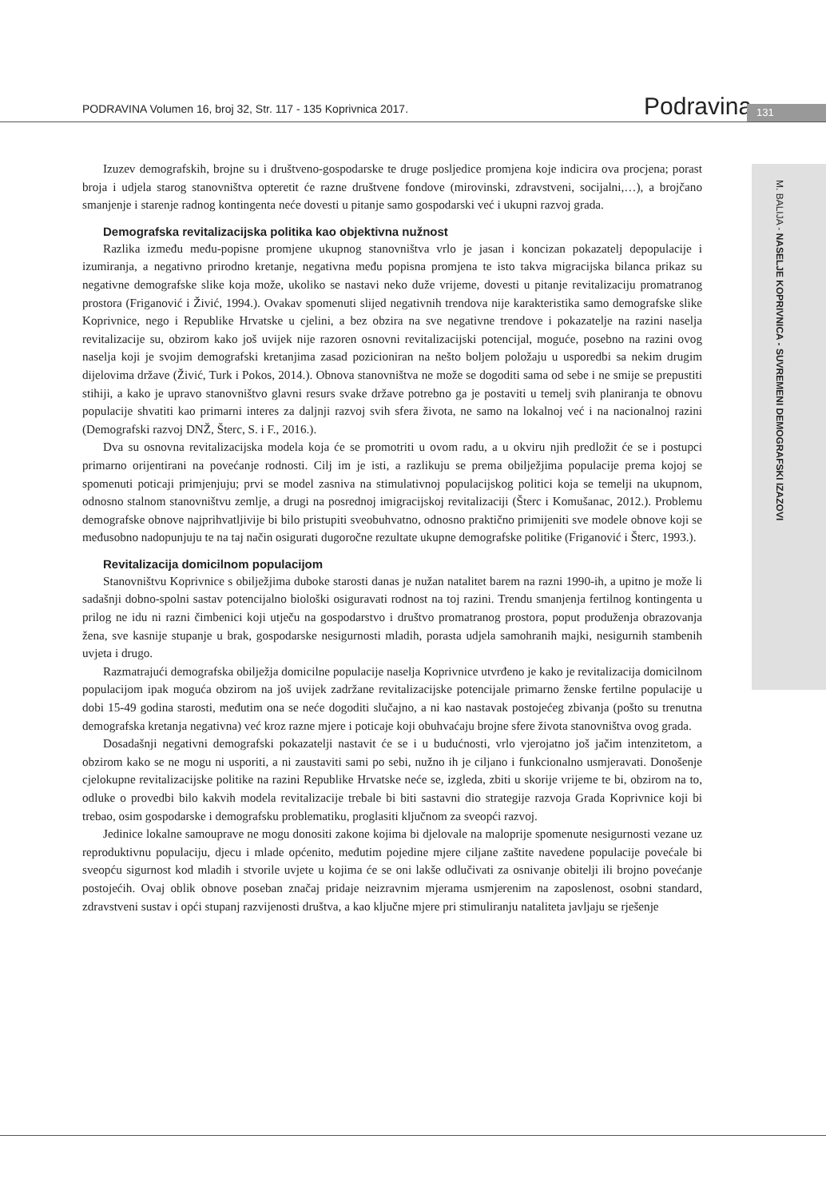PODRAVINA Volumen 16, broj 32, Str. 117 - 135 Koprivnica 2017. Podravina 131
M. BALIJA - NASELJE KOPRIVNICA - SUVREMENI DEMOGRAFSKI IZAZOVI
Izuzev demografskih, brojne su i društveno-gospodarske te druge posljedice promjena koje indicira ova procjena; porast broja i udjela starog stanovništva opteretit će razne društvene fondove (mirovinski, zdravstveni, socijalni,…), a brojčano smanjenje i starenje radnog kontingenta neće dovesti u pitanje samo gospodarski već i ukupni razvoj grada.
Demografska revitalizacijska politika kao objektivna nužnost
Razlika između među-popisne promjene ukupnog stanovništva vrlo je jasan i koncizan pokazatelj depopulacije i izumiranja, a negativno prirodno kretanje, negativna među popisna promjena te isto takva migracijska bilanca prikaz su negativne demografske slike koja može, ukoliko se nastavi neko duže vrijeme, dovesti u pitanje revitalizaciju promatranog prostora (Friganović i Živić, 1994.). Ovakav spomenuti slijed negativnih trendova nije karakteristika samo demografske slike Koprivnice, nego i Republike Hrvatske u cjelini, a bez obzira na sve negativne trendove i pokazatelje na razini naselja revitalizacije su, obzirom kako još uvijek nije razoren osnovni revitalizacijski potencijal, moguće, posebno na razini ovog naselja koji je svojim demografski kretanjima zasad pozicioniran na nešto boljem položaju u usporedbi sa nekim drugim dijelovima države (Živić, Turk i Pokos, 2014.). Obnova stanovništva ne može se dogoditi sama od sebe i ne smije se prepustiti stihiji, a kako je upravo stanovništvo glavni resurs svake države potrebno ga je postaviti u temelj svih planiranja te obnovu populacije shvatiti kao primarni interes za daljnji razvoj svih sfera života, ne samo na lokalnoj već i na nacionalnoj razini (Demografski razvoj DNŽ, Šterc, S. i F., 2016.).
Dva su osnovna revitalizacijska modela koja će se promotriti u ovom radu, a u okviru njih predložit će se i postupci primarno orijentirani na povećanje rodnosti. Cilj im je isti, a razlikuju se prema obilježjima populacije prema kojoj se spomenuti poticaji primjenjuju; prvi se model zasniva na stimulativnoj populacijskog politici koja se temelji na ukupnom, odnosno stalnom stanovništvu zemlje, a drugi na posrednoj imigracijskoj revitalizaciji (Šterc i Komušanac, 2012.). Problemu demografske obnove najprihvatljivije bi bilo pristupiti sveobuhvatno, odnosno praktično primijeniti sve modele obnove koji se međusobno nadopunjuju te na taj način osigurati dugoročne rezultate ukupne demografske politike (Friganović i Šterc, 1993.).
Revitalizacija domicilnom populacijom
Stanovništvu Koprivnice s obilježjima duboke starosti danas je nužan natalitet barem na razni 1990-ih, a upitno je može li sadašnji dobno-spolni sastav potencijalno biološki osiguravati rodnost na toj razini. Trendu smanjenja fertilnog kontingenta u prilog ne idu ni razni čimbenici koji utječu na gospodarstvo i društvo promatranog prostora, poput produženja obrazovanja žena, sve kasnije stupanje u brak, gospodarske nesigurnosti mladih, porasta udjela samohranih majki, nesigurnih stambenih uvjeta i drugo.
Razmatrajući demografska obilježja domicilne populacije naselja Koprivnice utvrđeno je kako je revitalizacija domicilnom populacijom ipak moguća obzirom na još uvijek zadržane revitalizacijske potencijale primarno ženske fertilne populacije u dobi 15-49 godina starosti, međutim ona se neće dogoditi slučajno, a ni kao nastavak postojećeg zbivanja (pošto su trenutna demografska kretanja negativna) već kroz razne mjere i poticaje koji obuhvaćaju brojne sfere života stanovništva ovog grada.
Dosadašnji negativni demografski pokazatelji nastavit će se i u budućnosti, vrlo vjerojatno još jačim intenzitetom, a obzirom kako se ne mogu ni usporiti, a ni zaustaviti sami po sebi, nužno ih je ciljano i funkcionalno usmjeravati. Donošenje cjelokupne revitalizacijske politike na razini Republike Hrvatske neće se, izgleda, zbiti u skorije vrijeme te bi, obzirom na to, odluke o provedbi bilo kakvih modela revitalizacije trebale bi biti sastavni dio strategije razvoja Grada Koprivnice koji bi trebao, osim gospodarske i demografsku problematiku, proglasiti ključnom za sveopći razvoj.
Jedinice lokalne samouprave ne mogu donositi zakone kojima bi djelovale na maloprije spomenute nesigurnosti vezane uz reproduktivnu populaciju, djecu i mlade općenito, međutim pojedine mjere ciljane zaštite navedene populacije povećale bi sveopću sigurnost kod mladih i stvorile uvjete u kojima će se oni lakše odlučivati za osnivanje obitelji ili brojno povećanje postojećih. Ovaj oblik obnove poseban značaj pridaje neizravnim mjerama usmjerenim na zaposlenost, osobni standard, zdravstveni sustav i opći stupanj razvijenosti društva, a kao ključne mjere pri stimuliranju nataliteta javljaju se rješenje